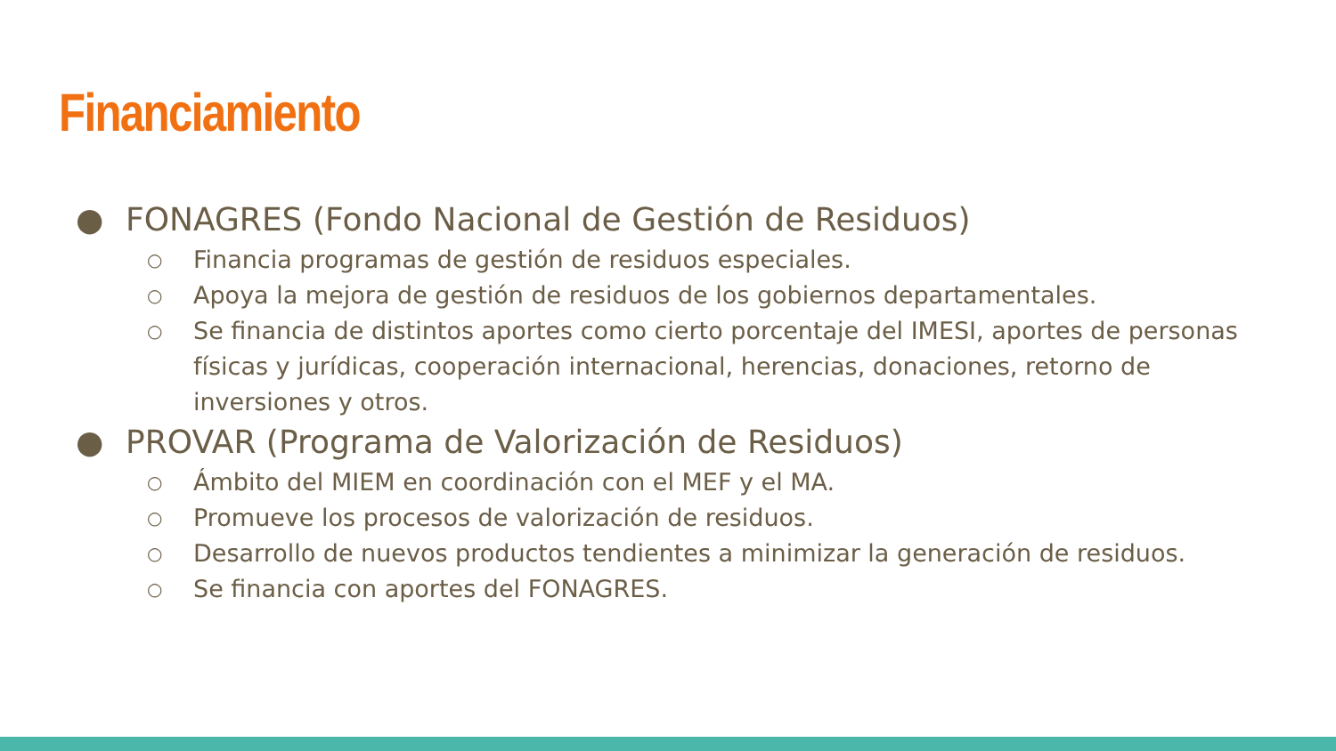Financiamiento
● FONAGRES (Fondo Nacional de Gestión de Residuos)
○ Financia programas de gestión de residuos especiales.
○ Apoya la mejora de gestión de residuos de los gobiernos departamentales.
○ Se financia de distintos aportes como cierto porcentaje del IMESI, aportes de personas físicas y jurídicas, cooperación internacional, herencias, donaciones, retorno de inversiones y otros.
● PROVAR (Programa de Valorización de Residuos)
○ Ámbito del MIEM en coordinación con el MEF y el MA.
○ Promueve los procesos de valorización de residuos.
○ Desarrollo de nuevos productos tendientes a minimizar la generación de residuos.
○ Se financia con aportes del FONAGRES.